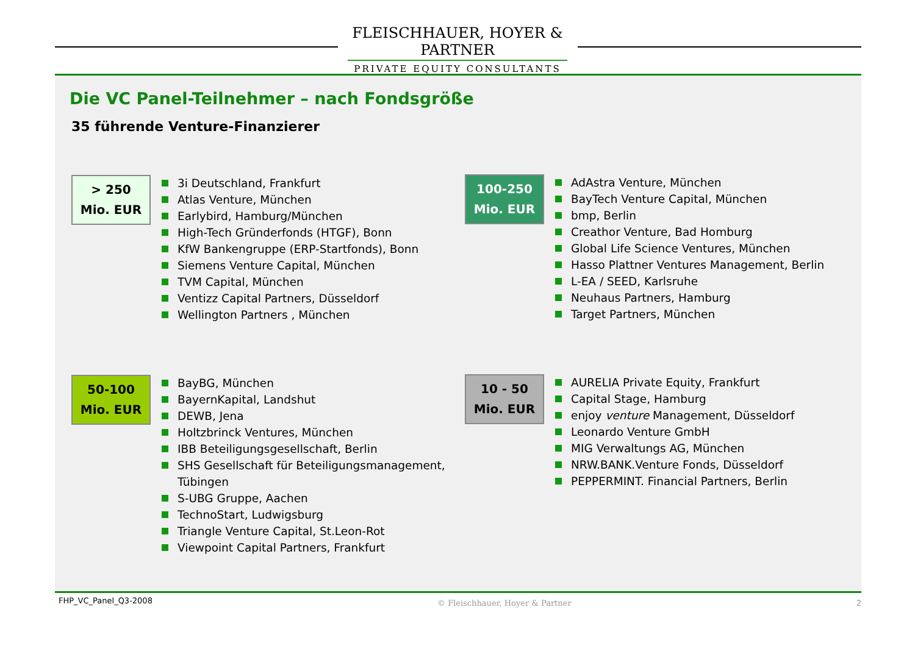FLEISCHHAUER, HOYER & PARTNER
PRIVATE EQUITY CONSULTANTS
Die VC Panel-Teilnehmer – nach Fondsgröße
35 führende Venture-Finanzierer
> 250
Mio. EUR
3i Deutschland, Frankfurt
Atlas Venture, München
Earlybird, Hamburg/München
High-Tech Gründerfonds (HTGF), Bonn
KfW Bankengruppe (ERP-Startfonds), Bonn
Siemens Venture Capital, München
TVM Capital, München
Ventizz Capital Partners, Düsseldorf
Wellington Partners , München
100-250
Mio. EUR
AdAstra Venture, München
BayTech Venture Capital, München
bmp, Berlin
Creathor Venture, Bad Homburg
Global Life Science Ventures, München
Hasso Plattner Ventures Management, Berlin
L-EA / SEED, Karlsruhe
Neuhaus Partners, Hamburg
Target Partners, München
50-100
Mio. EUR
BayBG, München
BayernKapital, Landshut
DEWB, Jena
Holtzbrinck Ventures, München
IBB Beteiligungsgesellschaft, Berlin
SHS Gesellschaft für Beteiligungsmanagement,
Tübingen
S-UBG Gruppe, Aachen
TechnoStart, Ludwigsburg
Triangle Venture Capital, St.Leon-Rot
Viewpoint Capital Partners, Frankfurt
10 - 50
Mio. EUR
AURELIA Private Equity, Frankfurt
Capital Stage, Hamburg
enjoy venture Management, Düsseldorf
Leonardo Venture GmbH
MIG Verwaltungs AG, München
NRW.BANK.Venture Fonds, Düsseldorf
PEPPERMINT. Financial Partners, Berlin
FHP_VC_Panel_Q3-2008 © Fleischhauer, Hoyer & Partner 2